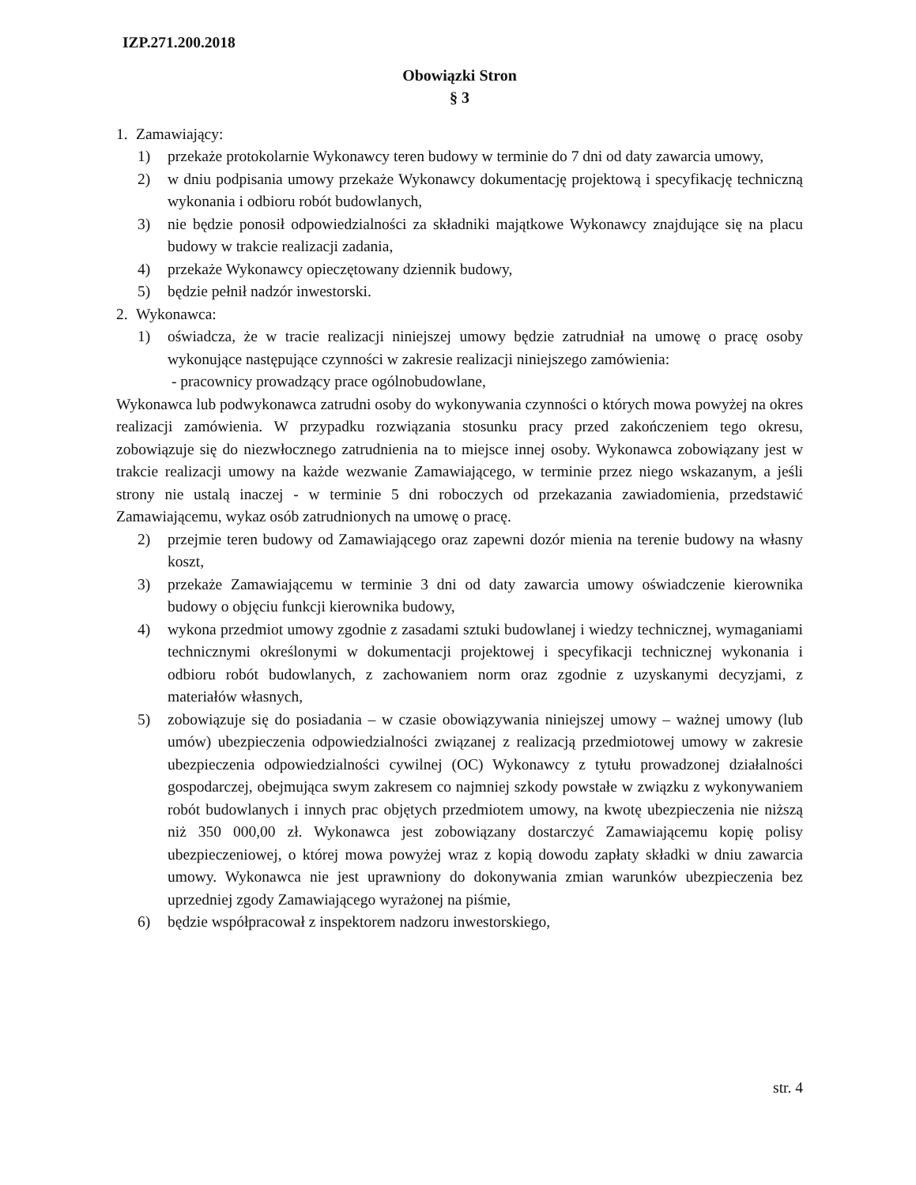IZP.271.200.2018
Obowiązki Stron
§ 3
1. Zamawiający:
1) przekaże protokolarnie Wykonawcy teren budowy w terminie do 7 dni od daty zawarcia umowy,
2) w dniu podpisania umowy przekaże Wykonawcy dokumentację projektową i specyfikację techniczną wykonania i odbioru robót budowlanych,
3) nie będzie ponosił odpowiedzialności za składniki majątkowe Wykonawcy znajdujące się na placu budowy w trakcie realizacji zadania,
4) przekaże Wykonawcy opieczętowany dziennik budowy,
5) będzie pełnił nadzór inwestorski.
2. Wykonawca:
1) oświadcza, że w tracie realizacji niniejszej umowy będzie zatrudniał na umowę o pracę osoby wykonujące następujące czynności w zakresie realizacji niniejszego zamówienia:
- pracownicy prowadzący prace ogólnobudowlane,
Wykonawca lub podwykonawca zatrudni osoby do wykonywania czynności o których mowa powyżej na okres realizacji zamówienia. W przypadku rozwiązania stosunku pracy przed zakończeniem tego okresu, zobowiązuje się do niezwłocznego zatrudnienia na to miejsce innej osoby. Wykonawca zobowiązany jest w trakcie realizacji umowy na każde wezwanie Zamawiającego, w terminie przez niego wskazanym, a jeśli strony nie ustalą inaczej - w terminie 5 dni roboczych od przekazania zawiadomienia, przedstawić Zamawiającemu, wykaz osób zatrudnionych na umowę o pracę.
2) przejmie teren budowy od Zamawiającego oraz zapewni dozór mienia na terenie budowy na własny koszt,
3) przekaże Zamawiającemu w terminie 3 dni od daty zawarcia umowy oświadczenie kierownika budowy o objęciu funkcji kierownika budowy,
4) wykona przedmiot umowy zgodnie z zasadami sztuki budowlanej i wiedzy technicznej, wymaganiami technicznymi określonymi w dokumentacji projektowej i specyfikacji technicznej wykonania i odbioru robót budowlanych, z zachowaniem norm oraz zgodnie z uzyskanymi decyzjami, z materiałów własnych,
5) zobowiązuje się do posiadania – w czasie obowiązywania niniejszej umowy – ważnej umowy (lub umów) ubezpieczenia odpowiedzialności związanej z realizacją przedmiotowej umowy w zakresie ubezpieczenia odpowiedzialności cywilnej (OC) Wykonawcy z tytułu prowadzonej działalności gospodarczej, obejmująca swym zakresem co najmniej szkody powstałe w związku z wykonywaniem robót budowlanych i innych prac objętych przedmiotem umowy, na kwotę ubezpieczenia nie niższą niż 350 000,00 zł. Wykonawca jest zobowiązany dostarczyć Zamawiającemu kopię polisy ubezpieczeniowej, o której mowa powyżej wraz z kopią dowodu zapłaty składki w dniu zawarcia umowy. Wykonawca nie jest uprawniony do dokonywania zmian warunków ubezpieczenia bez uprzedniej zgody Zamawiającego wyrażonej na piśmie,
6) będzie współpracował z inspektorem nadzoru inwestorskiego,
str. 4